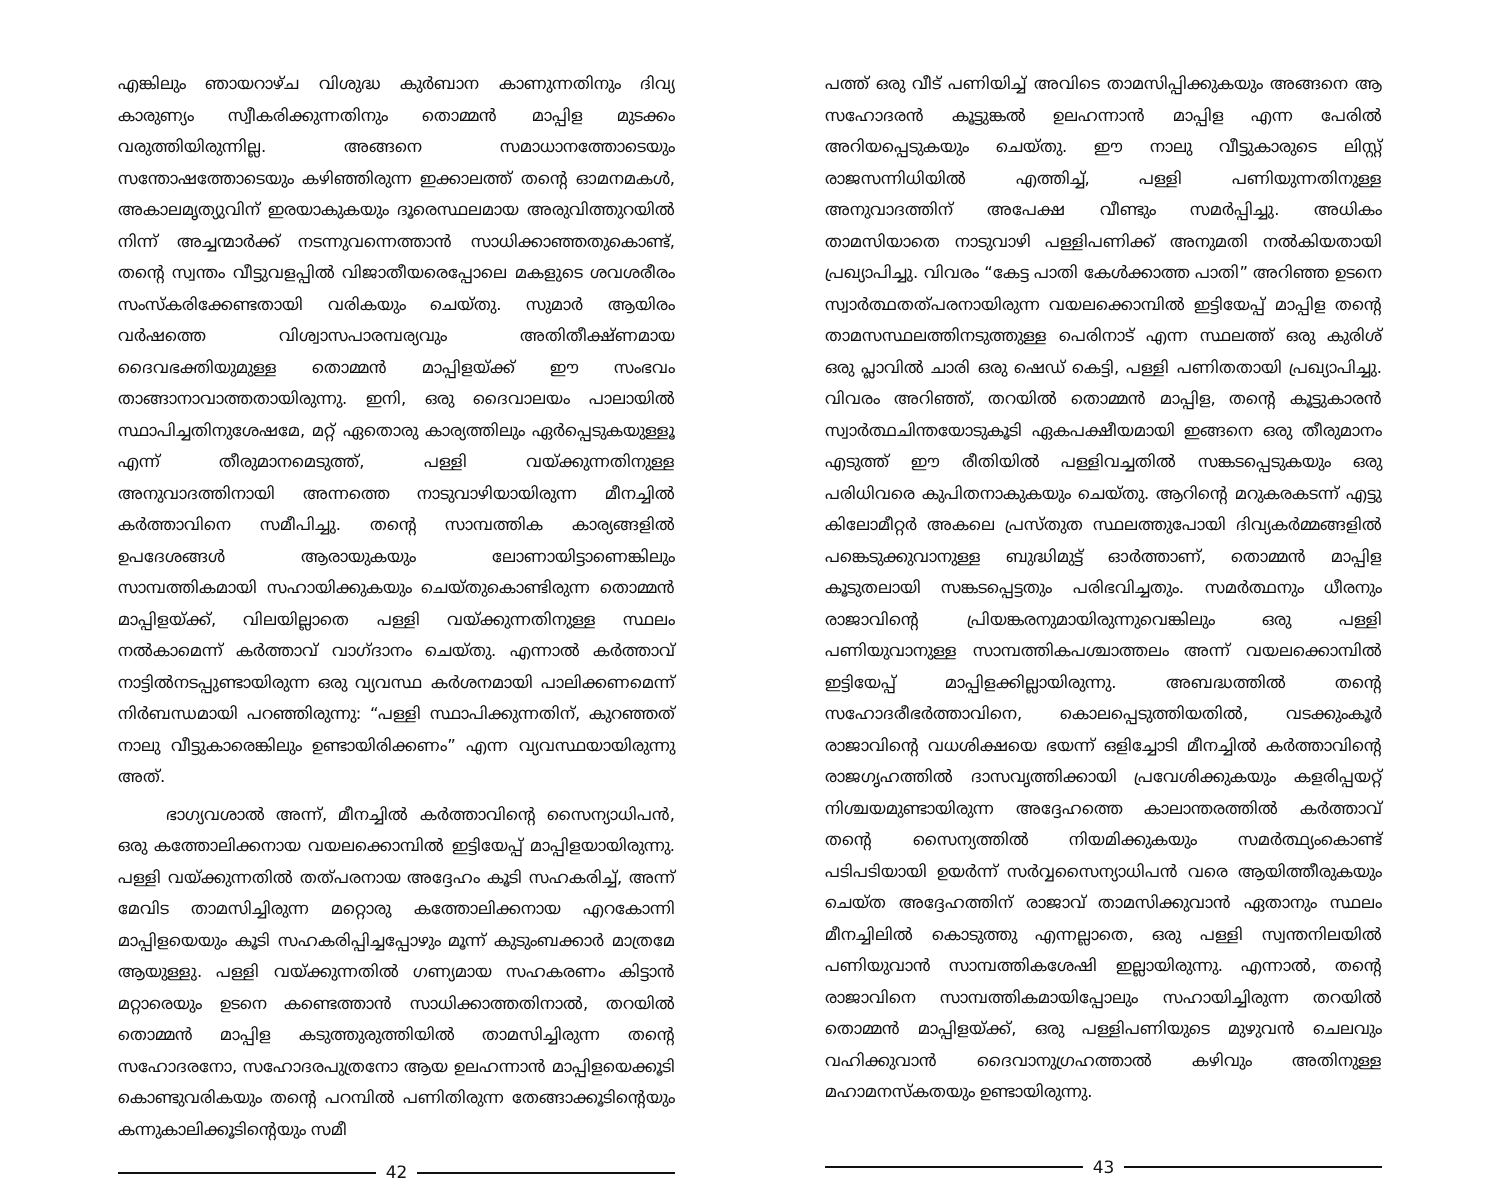എങ്കിലും ഞായറാഴ്ച വിശുദ്ധ കുർബാന കാണുന്നതിനും ദിവ്യ കാരുണ്യം സ്വീകരിക്കുന്നതിനും തൊമ്മൻ മാപ്പിള മുടക്കം വരുത്തിയിരുന്നില്ല. അങ്ങനെ സമാധാനത്തോടെയും സന്തോഷത്തോടെയും കഴിഞ്ഞിരുന്ന ഇക്കാലത്ത് തന്റെ ഓമനമകൾ, അകാലമൃത്യുവിന് ഇരയാകുകയും ദൂരെസ്ഥലമായ അരുവിത്തുറയിൽ നിന്ന് അച്ചന്മാർക്ക് നടന്നുവന്നെത്താൻ സാധിക്കാഞ്ഞതുകൊണ്ട്, തന്റെ സ്വന്തം വീട്ടുവളപ്പിൽ വിജാതീയരെപ്പോലെ മകളുടെ ശവശരീരം സംസ്കരിക്കേണ്ടതായി വരികയും ചെയ്തു. സുമാർ ആയിരം വർഷത്തെ വിശ്വാസപാരമ്പര്യവും അതിതീക്ഷ്ണമായ ദൈവഭക്തിയുമുള്ള തൊമ്മൻ മാപ്പിളയ്ക്ക് ഈ സംഭവം താങ്ങാനാവാത്തതായിരുന്നു. ഇനി, ഒരു ദൈവാലയം പാലായിൽ സ്ഥാപിച്ചതിനുശേഷമേ, മറ്റ് ഏതൊരു കാര്യത്തിലും ഏർപ്പെടുകയുള്ളൂ എന്ന് തീരുമാനമെടുത്ത്, പള്ളി വയ്ക്കുന്നതിനുള്ള അനുവാദത്തിനായി അന്നത്തെ നാടുവാഴിയായിരുന്ന മീനച്ചിൽ കർത്താവിനെ സമീപിച്ചു. തന്റെ സാമ്പത്തിക കാര്യങ്ങളിൽ ഉപദേശങ്ങൾ ആരായുകയും ലോണായിട്ടാണെങ്കിലും സാമ്പത്തികമായി സഹായിക്കുകയും ചെയ്തുകൊണ്ടിരുന്ന തൊമ്മൻ മാപ്പിളയ്ക്ക്, വിലയില്ലാതെ പള്ളി വയ്ക്കുന്നതിനുള്ള സ്ഥലം നൽകാമെന്ന് കർത്താവ് വാഗ്ദാനം ചെയ്തു. എന്നാൽ കർത്താവ് നാട്ടിൽനടപ്പുണ്ടായിരുന്ന ഒരു വ്യവസ്ഥ കർശനമായി പാലിക്കണമെന്ന് നിർബന്ധമായി പറഞ്ഞിരുന്നു: “പള്ളി സ്ഥാപിക്കുന്നതിന്, കുറഞ്ഞത് നാലു വീട്ടുകാരെങ്കിലും ഉണ്ടായിരിക്കണം” എന്ന വ്യവസ്ഥയായിരുന്നു അത്.
ഭാഗ്യവശാൽ അന്ന്, മീനച്ചിൽ കർത്താവിന്റെ സൈന്യാധിപൻ, ഒരു കത്തോലിക്കനായ വയലക്കൊമ്പിൽ ഇട്ടിയേപ്പ് മാപ്പിളയായിരുന്നു. പള്ളി വയ്ക്കുന്നതിൽ തത്പരനായ അദ്ദേഹം കൂടി സഹകരിച്ച്, അന്ന് മേവിട താമസിച്ചിരുന്ന മറ്റൊരു കത്തോലിക്കനായ എറകോന്നി മാപ്പിളയെയും കൂടി സഹകരിപ്പിച്ചപ്പോഴും മൂന്ന് കുടുംബക്കാർ മാത്രമേ ആയുള്ളു. പള്ളി വയ്ക്കുന്നതിൽ ഗണ്യമായ സഹകരണം കിട്ടാൻ മറ്റാരെയും ഉടനെ കണ്ടെത്താൻ സാധിക്കാത്തതിനാൽ, തറയിൽ തൊമ്മൻ മാപ്പിള കടുത്തുരുത്തിയിൽ താമസിച്ചിരുന്ന തന്റെ സഹോദരനോ, സഹോദരപുത്രനോ ആയ ഉലഹന്നാൻ മാപ്പിളയെക്കൂടി കൊണ്ടുവരികയും തന്റെ പറമ്പിൽ പണിതിരുന്ന തേങ്ങാക്കൂടിന്റെയും കന്നുകാലിക്കൂടിന്റെയും സമീ
42
പത്ത് ഒരു വീട് പണിയിച്ച് അവിടെ താമസിപ്പിക്കുകയും അങ്ങനെ ആ സഹോദരൻ കൂട്ടുങ്കൽ ഉലഹന്നാൻ മാപ്പിള എന്ന പേരിൽ അറിയപ്പെടുകയും ചെയ്തു. ഈ നാലു വീട്ടുകാരുടെ ലിസ്റ്റ് രാജസന്നിധിയിൽ എത്തിച്ച്, പള്ളി പണിയുന്നതിനുള്ള അനുവാദത്തിന് അപേക്ഷ വീണ്ടും സമർപ്പിച്ചു. അധികം താമസിയാതെ നാടുവാഴി പള്ളിപണിക്ക് അനുമതി നൽകിയതായി പ്രഖ്യാപിച്ചു. വിവരം “കേട്ട പാതി കേൾക്കാത്ത പാതി” അറിഞ്ഞ ഉടനെ സ്വാർത്ഥതത്പരനായിരുന്ന വയലക്കൊമ്പിൽ ഇട്ടിയേപ്പ് മാപ്പിള തന്റെ താമസസ്ഥലത്തിനടുത്തുള്ള പെരിനാട് എന്ന സ്ഥലത്ത് ഒരു കുരിശ് ഒരു പ്ലാവിൽ ചാരി ഒരു ഷെഡ് കെട്ടി, പള്ളി പണിതതായി പ്രഖ്യാപിച്ചു. വിവരം അറിഞ്ഞ്, തറയിൽ തൊമ്മൻ മാപ്പിള, തന്റെ കൂട്ടുകാരൻ സ്വാർത്ഥചിന്തയോടുകൂടി ഏകപക്ഷീയമായി ഇങ്ങനെ ഒരു തീരുമാനം എടുത്ത് ഈ രീതിയിൽ പള്ളിവച്ചതിൽ സങ്കടപ്പെടുകയും ഒരു പരിധിവരെ കുപിതനാകുകയും ചെയ്തു. ആറിന്റെ മറുകരകടന്ന് എട്ടു കിലോമീറ്റർ അകലെ പ്രസ്തുത സ്ഥലത്തുപോയി ദിവ്യകർമ്മങ്ങളിൽ പങ്കെടുക്കുവാനുള്ള ബുദ്ധിമുട്ട് ഓർത്താണ്, തൊമ്മൻ മാപ്പിള കൂടുതലായി സങ്കടപ്പെട്ടതും പരിഭവിച്ചതും. സമർത്ഥനും ധീരനും രാജാവിന്റെ പ്രിയങ്കരനുമായിരുന്നുവെങ്കിലും ഒരു പള്ളി പണിയുവാനുള്ള സാമ്പത്തികപശ്ചാത്തലം അന്ന് വയലക്കൊമ്പിൽ ഇട്ടിയേപ്പ് മാപ്പിളക്കില്ലായിരുന്നു. അബദ്ധത്തിൽ തന്റെ സഹോദരീഭർത്താവിനെ, കൊലപ്പെടുത്തിയതിൽ, വടക്കുംകൂർ രാജാവിന്റെ വധശിക്ഷയെ ഭയന്ന് ഒളിച്ചോടി മീനച്ചിൽ കർത്താവിന്റെ രാജഗൃഹത്തിൽ ദാസവൃത്തിക്കായി പ്രവേശിക്കുകയും കളരിപ്പയറ്റ് നിശ്ചയമുണ്ടായിരുന്ന അദ്ദേഹത്തെ കാലാന്തരത്തിൽ കർത്താവ് തന്റെ സൈന്യത്തിൽ നിയമിക്കുകയും സമർത്ഥ്യംകൊണ്ട് പടിപടിയായി ഉയർന്ന് സർവ്വസൈന്യാധിപൻ വരെ ആയിത്തീരുകയും ചെയ്ത അദ്ദേഹത്തിന് രാജാവ് താമസിക്കുവാൻ ഏതാനും സ്ഥലം മീനച്ചിലിൽ കൊടുത്തു എന്നല്ലാതെ, ഒരു പള്ളി സ്വന്തനിലയിൽ പണിയുവാൻ സാമ്പത്തികശേഷി ഇല്ലായിരുന്നു. എന്നാൽ, തന്റെ രാജാവിനെ സാമ്പത്തികമായിപ്പോലും സഹായിച്ചിരുന്ന തറയിൽ തൊമ്മൻ മാപ്പിളയ്ക്ക്, ഒരു പള്ളിപണിയുടെ മുഴുവൻ ചെലവും വഹിക്കുവാൻ ദൈവാനുഗ്രഹത്താൽ കഴിവും അതിനുള്ള മഹാമനസ്കതയും ഉണ്ടായിരുന്നു.
43